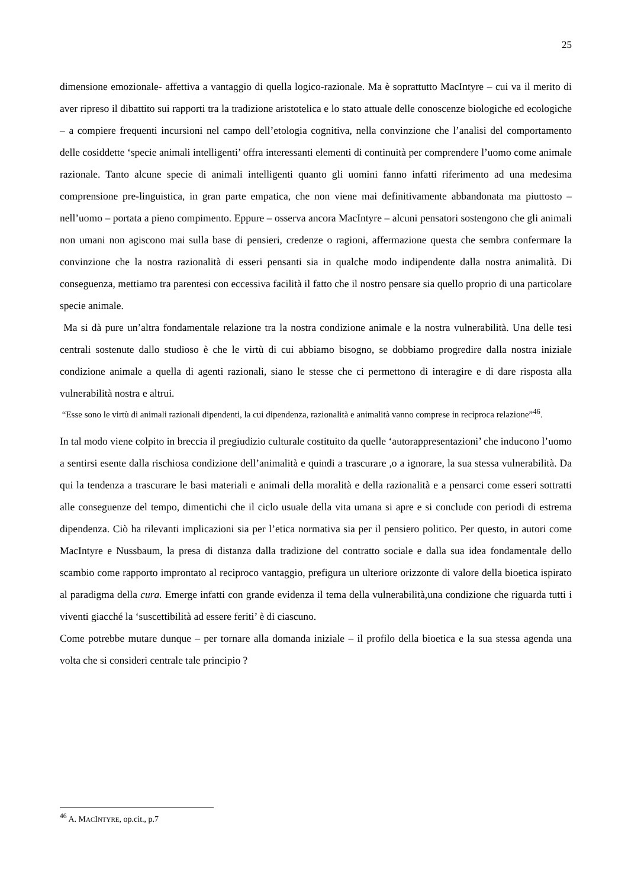25
dimensione emozionale- affettiva a vantaggio di quella logico-razionale. Ma è soprattutto MacIntyre – cui va il merito di aver ripreso il dibattito sui rapporti tra la tradizione aristotelica e lo stato attuale delle conoscenze biologiche ed ecologiche – a compiere frequenti incursioni nel campo dell’etologia cognitiva, nella convinzione che l’analisi del comportamento delle cosiddette ‘specie animali intelligenti’ offra interessanti elementi di continuità per comprendere l’uomo come animale razionale. Tanto alcune specie di animali intelligenti quanto gli uomini fanno infatti riferimento ad una medesima comprensione pre-linguistica, in gran parte empatica, che non viene mai definitivamente abbandonata ma piuttosto – nell’uomo – portata a pieno compimento. Eppure – osserva ancora MacIntyre – alcuni pensatori sostengono che gli animali non umani non agiscono mai sulla base di pensieri, credenze o ragioni, affermazione questa che sembra confermare la convinzione che la nostra razionalità di esseri pensanti sia in qualche modo indipendente dalla nostra animalità. Di conseguenza, mettiamo tra parentesi con eccessiva facilità il fatto che il nostro pensare sia quello proprio di una particolare specie animale.
Ma si dà pure un’altra fondamentale relazione tra la nostra condizione animale e la nostra vulnerabilità. Una delle tesi centrali sostenute dallo studioso è che le virtù di cui abbiamo bisogno, se dobbiamo progredire dalla nostra iniziale condizione animale a quella di agenti razionali, siano le stesse che ci permettono di interagire e di dare risposta alla vulnerabilità nostra e altrui.
“Esse sono le virtù di animali razionali dipendenti, la cui dipendenza, razionalità e animalità vanno comprese in reciproca relazione”<sup>46</sup>.
In tal modo viene colpito in breccia il pregiudizio culturale costituito da quelle ‘autorappresentazioni’ che inducono l’uomo a sentirsi esente dalla rischiosa condizione dell’animalità e quindi a trascurare ,o a ignorare, la sua stessa vulnerabilità. Da qui la tendenza a trascurare le basi materiali e animali della moralità e della razionalità e a pensarci come esseri sottratti alle conseguenze del tempo, dimentichi che il ciclo usuale della vita umana si apre e si conclude con periodi di estrema dipendenza. Ciò ha rilevanti implicazioni sia per l’etica normativa sia per il pensiero politico. Per questo, in autori come MacIntyre e Nussbaum, la presa di distanza dalla tradizione del contratto sociale e dalla sua idea fondamentale dello scambio come rapporto improntato al reciproco vantaggio, prefigura un ulteriore orizzonte di valore della bioetica ispirato al paradigma della cura. Emerge infatti con grande evidenza il tema della vulnerabilità,una condizione che riguarda tutti i viventi giacché la ‘suscettibilità ad essere feriti’ è di ciascuno.
Come potrebbe mutare dunque – per tornare alla domanda iniziale – il profilo della bioetica e la sua stessa agenda una volta che si consideri centrale tale principio ?
<sup>46</sup> A. MACINTYRE, op.cit., p.7